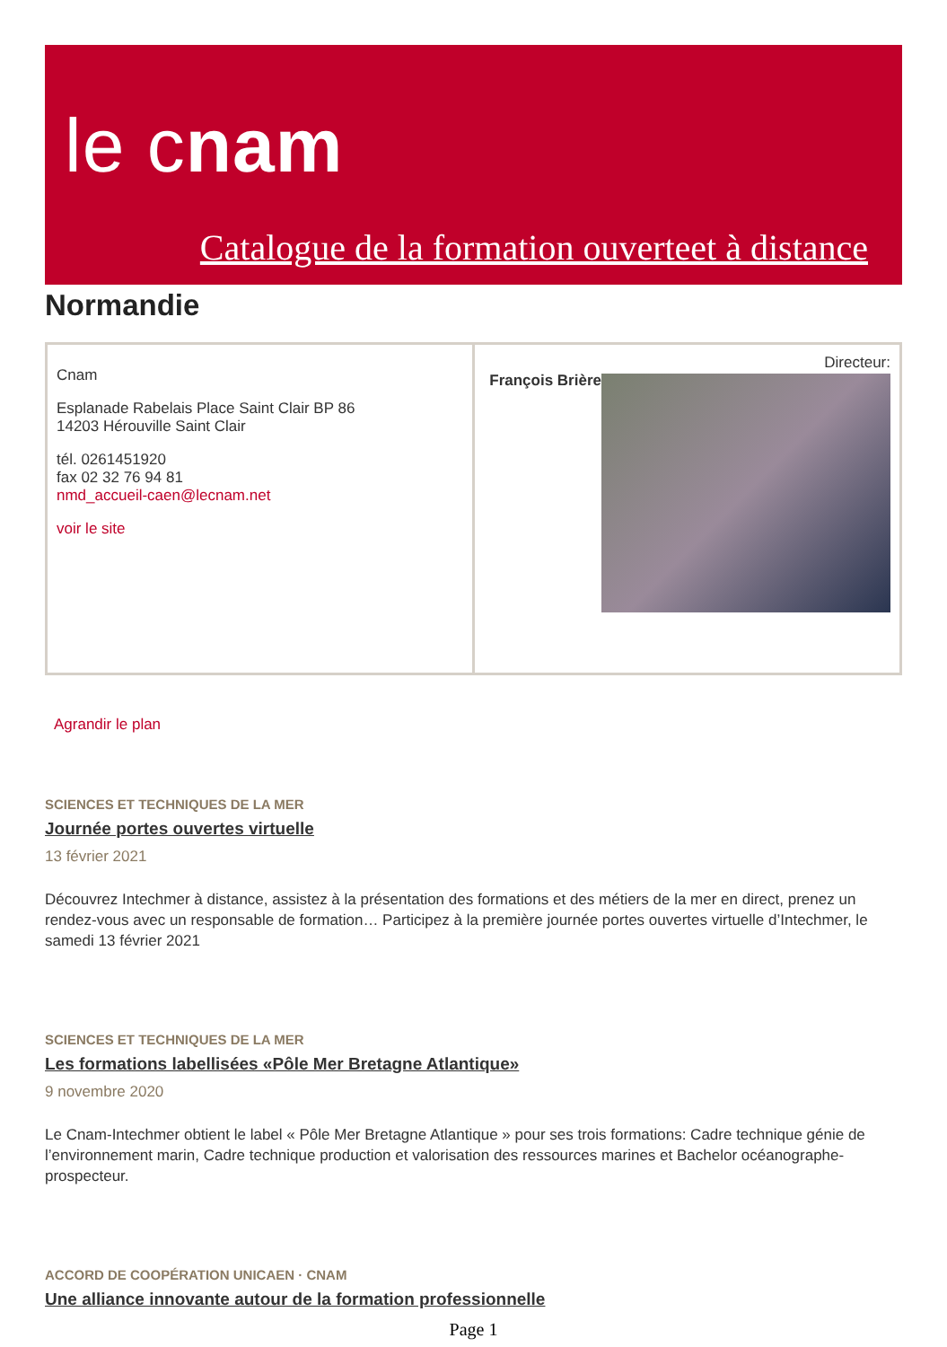le cnam
Catalogue de la formation ouverteet à distance
Normandie
| Cnam Esplanade Rabelais Place Saint Clair BP 86 14203 Hérouville Saint Clair tél. 0261451920 fax 02 32 76 94 81 nmd_accueil-caen@lecnam.net voir le site | Directeur: François Brière |
Agrandir le plan
SCIENCES ET TECHNIQUES DE LA MER
Journée portes ouvertes virtuelle
13 février 2021
Découvrez Intechmer à distance, assistez à la présentation des formations et des métiers de la mer en direct, prenez un rendez-vous avec un responsable de formation… Participez à la première journée portes ouvertes virtuelle d’Intechmer, le samedi 13 février 2021
SCIENCES ET TECHNIQUES DE LA MER
Les formations labellisées «Pôle Mer Bretagne Atlantique»
9 novembre 2020
Le Cnam-Intechmer obtient le label « Pôle Mer Bretagne Atlantique » pour ses trois formations: Cadre technique génie de l’environnement marin, Cadre technique production et valorisation des ressources marines et Bachelor océanographe-prospecteur.
ACCORD DE COOPÉRATION UNICAEN · CNAM
Une alliance innovante autour de la formation professionnelle
Page 1